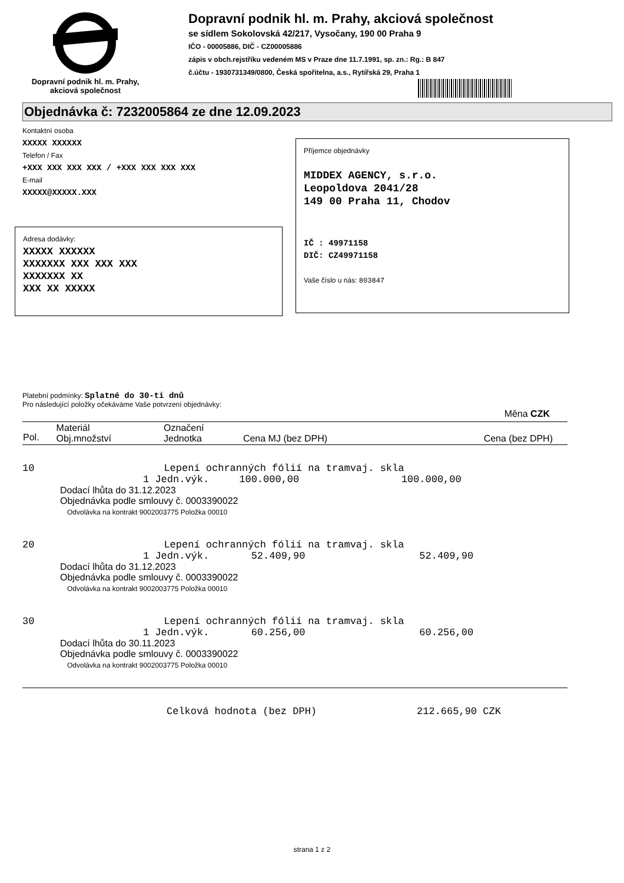Dopravní podnik hl. m. Prahy,
akciová společnost
Dopravní podnik hl. m. Prahy, akciová společnost
se sídlem Sokolovská 42/217, Vysočany, 190 00 Praha 9
IČO - 00005886, DIČ - CZ00005886
zápis v obch.rejstříku vedeném MS v Praze dne 11.7.1991, sp. zn.: Rg.: B 847
č.účtu - 1930731349/0800, Česká spořitelna, a.s., Rytířská 29, Praha 1
Objednávka č: 7232005864 ze dne 12.09.2023
Kontaktní osoba
XXXXX XXXXXX
Telefon / Fax
+XXX XXX XXX XXX / +XXX XXX XXX XXX
E-mail
XXXXX@XXXXX.XXX
Adresa dodávky:
XXXXX XXXXXX
XXXXXXX XXX XXX XXX
XXXXXXX XX
XXX XX XXXXX
Příjemce objednávky
MIDDEX AGENCY, s.r.o.
Leopoldova 2041/28
149 00 Praha 11, Chodov
IČ : 49971158
DIČ: CZ49971158
Vaše číslo u nás: 803847
Platební podmínky: Splatné do 30-ti dnů
Pro následující položky očekáváme Vaše potvrzení objednávky:
Měna CZK
| Pol. | Materiál Obj.množství | Označení Jednotka | Cena MJ (bez DPH) | Cena (bez DPH) |
| --- | --- | --- | --- | --- |
10 Lepení ochranných fólií na tramvaj. skla
1 Jedn.výk. 100.000,00 100.000,00
Dodací lhůta do 31.12.2023
Objednávka podle smlouvy č. 0003390022
Odvolávka na kontrakt 9002003775 Položka 00010
20 Lepení ochranných fólií na tramvaj. skla
1 Jedn.výk. 52.409,90 52.409,90
Dodací lhůta do 31.12.2023
Objednávka podle smlouvy č. 0003390022
Odvolávka na kontrakt 9002003775 Položka 00010
30 Lepení ochranných fólií na tramvaj. skla
1 Jedn.výk. 60.256,00 60.256,00
Dodací lhůta do 30.11.2023
Objednávka podle smlouvy č. 0003390022
Odvolávka na kontrakt 9002003775 Položka 00010
Celková hodnota (bez DPH) 212.665,90 CZK
strana 1 z 2